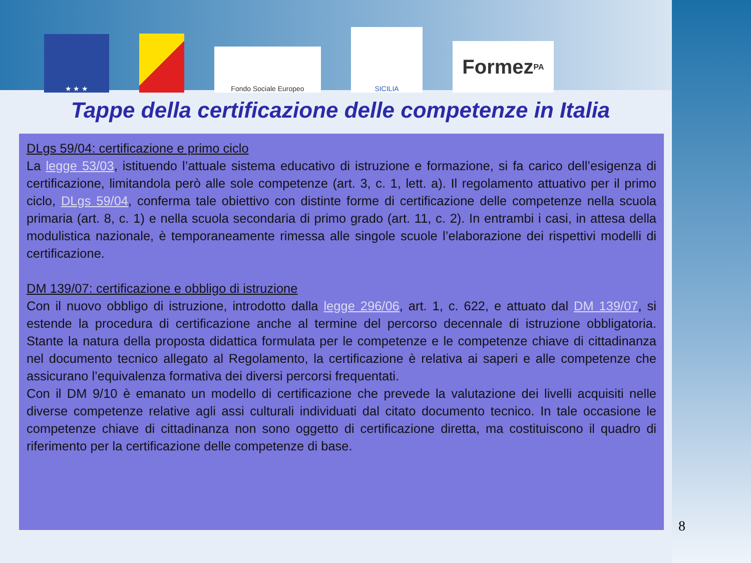★ ★ ★
Fondo Sociale Europeo
SICILIA
Formez<sub>PA</sub>
Tappe della certificazione delle competenze in Italia
DLgs 59/04: certificazione e primo ciclo
La legge 53/03, istituendo l’attuale sistema educativo di istruzione e formazione, si fa carico dell’esigenza di certificazione, limitandola però alle sole competenze (art. 3, c. 1, lett. a). Il regolamento attuativo per il primo ciclo, DLgs 59/04, conferma tale obiettivo con distinte forme di certificazione delle competenze nella scuola primaria (art. 8, c. 1) e nella scuola secondaria di primo grado (art. 11, c. 2). In entrambi i casi, in attesa della modulistica nazionale, è temporaneamente rimessa alle singole scuole l’elaborazione dei rispettivi modelli di certificazione.
DM 139/07: certificazione e obbligo di istruzione
Con il nuovo obbligo di istruzione, introdotto dalla legge 296/06, art. 1, c. 622, e attuato dal DM 139/07, si estende la procedura di certificazione anche al termine del percorso decennale di istruzione obbligatoria. Stante la natura della proposta didattica formulata per le competenze e le competenze chiave di cittadinanza nel documento tecnico allegato al Regolamento, la certificazione è relativa ai saperi e alle competenze che assicurano l’equivalenza formativa dei diversi percorsi frequentati.
Con il DM 9/10 è emanato un modello di certificazione che prevede la valutazione dei livelli acquisiti nelle diverse competenze relative agli assi culturali individuati dal citato documento tecnico. In tale occasione le competenze chiave di cittadinanza non sono oggetto di certificazione diretta, ma costituiscono il quadro di riferimento per la certificazione delle competenze di base.
8